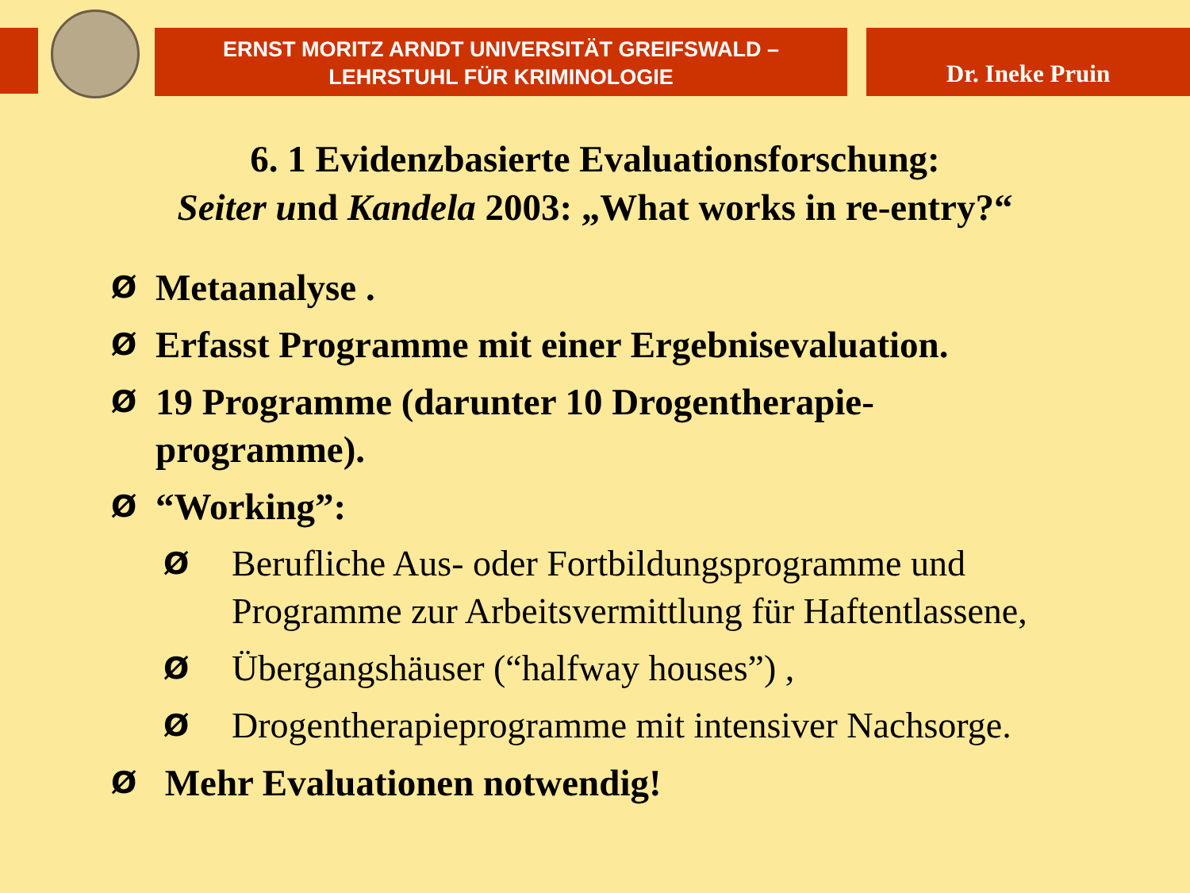ERNST MORITZ ARNDT UNIVERSITÄT GREIFSWALD –
LEHRSTUHL FÜR KRIMINOLOGIE
Dr. Ineke Pruin
6. 1 Evidenzbasierte Evaluationsforschung:
Seiter und Kandela 2003: „What works in re-entry?“
Ø Metaanalyse .
Ø Erfasst Programme mit einer Ergebnisevaluation.
Ø 19 Programme (darunter 10 Drogentherapie-
programme).
Ø “Working”:
Ø Berufliche Aus- oder Fortbildungsprogramme und
Programme zur Arbeitsvermittlung für Haftentlassene,
Ø Übergangshäuser (“halfway houses”) ,
Ø Drogentherapieprogramme mit intensiver Nachsorge.
Ø Mehr Evaluationen notwendig!